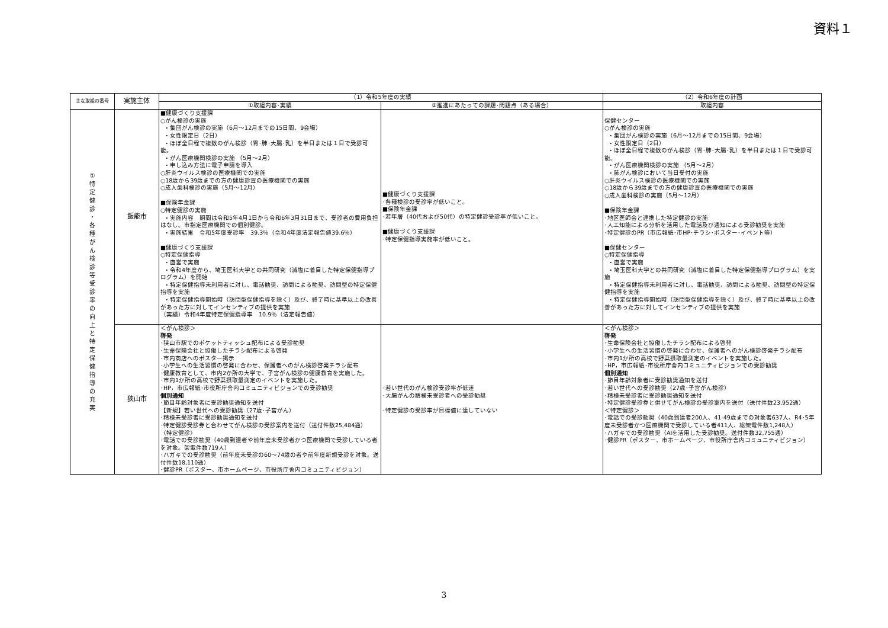資料１
| 主な取組の番号 | 実施主体 | （1）令和5年度の実績 | | （2）令和6年度の計画 |
| --- | --- | --- | --- | --- |
| | | ①取組内容･実績 | ②推進にあたっての課題･問題点（ある場合） | 取組内容 |
| ① 特 定 健 診 ・ 各 種 が ん 検 診 等 受 診 率 の 向 上 と 特 定 保 健 指 導 の 充 実 | 飯能市 | ■健康づくり支援課 ○がん検診の実施 ・集団がん検診の実施（6月～12月までの15日間、9会場） ・女性限定日（2日） ・ほぼ全日程で複数のがん検診（胃･肺･大腸･乳）を半日または１日で受診可能。 ・がん医療機関検診の実施 （5月～2月） ・申し込み方法に電子申請を導入 ○肝炎ウイルス検診の医療機関での実施 ○18歳から39歳までの方の健康診査の医療機関での実施 ○成人歯科検診の実施（5月～12月） ■保険年金課 ○特定健診の実施 ・実施内容 期間は令和5年4月1日から令和6年3月31日まで、受診者の費用負担はなし。市指定医療機関での個別健診。 ・実施結果 令和5年度受診率 39.3％（令和4年度法定報告値39.6％） ■健康づくり支援課 ○特定保健指導 ・直営で実施 ・令和4年度から、埼玉医科大学との共同研究（減塩に着目した特定保健指導プログラム）を開始 ・特定保健指導未利用者に対し、電話勧奨、訪問による勧奨、訪問型の特定保健指導を実施 ・特定保健指導開始時（訪問型保健指導を除く）及び、終了時に基準以上の改善があった方に対してインセンティブの提供を実施 （実績）令和4年度特定保健指導率 10.9％（法定報告値） | ■健康づくり支援課 ･各種検診の受診率が低いこと。 ■保険年金課 ･若年層（40代および50代）の特定健診受診率が低いこと。 ■健康づくり支援課 ･特定保健指導実施率が低いこと。 | 保健センター ○がん検診の実施 ・集団がん検診の実施（6月～12月までの15日間、9会場） ・女性限定日（2日） ・ほぼ全日程で複数のがん検診（胃･肺･大腸･乳）を半日または１日で受診可能。 ・がん医療機関検診の実施 （5月～2月） ・肺がん検診において当日受付の実施 ○肝炎ウイルス検診の医療機関での実施 ○18歳から39歳までの方の健康診査の医療機関での実施 ○成人歯科検診の実施（5月～12月） ■保険年金課 ･地区医師会と連携した特定健診の実施 ･人工知能による分析を活用した電話及び通知による受診勧奨を実施 ･特定健診のPR（市広報紙･市HP･チラシ･ポスター･イベント等） ■保健センター ○特定保健指導 ・直営で実施 ・埼玉医科大学との共同研究（減塩に着目した特定保健指導プログラム）を実施 ・特定保健指導未利用者に対し、電話勧奨、訪問による勧奨、訪問型の特定保健指導を実施 ・特定保健指導開始時（訪問型保健指導を除く）及び、終了時に基準以上の改善があった方に対してインセンティブの提供を実施 |
| | 狭山市 | ＜がん検診＞ 啓発 ･狭山市駅でのポケットティッシュ配布による受診勧奨 ･生命保険会社と協働したチラシ配布による啓発 ･市内商店へのポスター掲示 ･小学生への生活習慣の啓発に合わせ、保護者へのがん検診啓発チラシ配布 ･健康教育として、市内2か所の大学で、子宮がん検診の健康教育を実施した。 ･市内1か所の高校で野菜摂取量測定のイベントを実施した。 ･HP，市広報紙･市役所庁舎内コミュニティビジョンでの受診勧奨 個別通知 ･節目年齢対象者に受診勧奨通知を送付 【新規】若い世代への受診勧奨（27歳･子宮がん） ･精検未受診者に受診勧奨通知を送付 ･特定健診受診券と合わせてがん検診の受診案内を送付（送付件数25,484通） 〈特定健診〉 ･電話での受診勧奨（40歳到達者や前年度未受診者かつ医療機関で受診している者を対象。架電件数719人） ･ハガキでの受診勧奨（前年度未受診の60～74歳の者や前年度新規受診を対象。送付件数18,110通） ･健診PR（ポスター、市ホームページ、市役所庁舎内コミュニティビジョン） | ･若い世代のがん検診受診率が低迷 ･大腸がんの精検未受診者への受診勧奨 ･特定健診の受診率が目標値に達していない | ＜がん検診＞ 啓発 ･生命保険会社と協働したチラシ配布による啓発 ･小学生への生活習慣の啓発に合わせ、保護者へのがん検診啓発チラシ配布 ･市内1か所の高校で野菜摂取量測定のイベントを実施した。 ･HP，市広報紙･市役所庁舎内コミュニティビジョンでの受診勧奨 個別通知 ･節目年齢対象者に受診勧奨通知を送付 ･若い世代への受診勧奨（27歳･子宮がん検診） ･精検未受診者に受診勧奨通知を送付 ･特定健診受診券と併せてがん検診の受診案内を送付（送付件数23,952通） ＜特定健診＞ ･電話での受診勧奨（40歳到達者200人、41-49歳までの対象者637人、R4･5年度未受診者かつ医療機関で受診している者411人、総架電件数1,248人） ･ハガキでの受診勧奨（AIを活用した受診勧奨。送付件数32,755通） ･健診PR（ポスター、市ホームページ、市役所庁舎内コミュニティビジョン） |
3